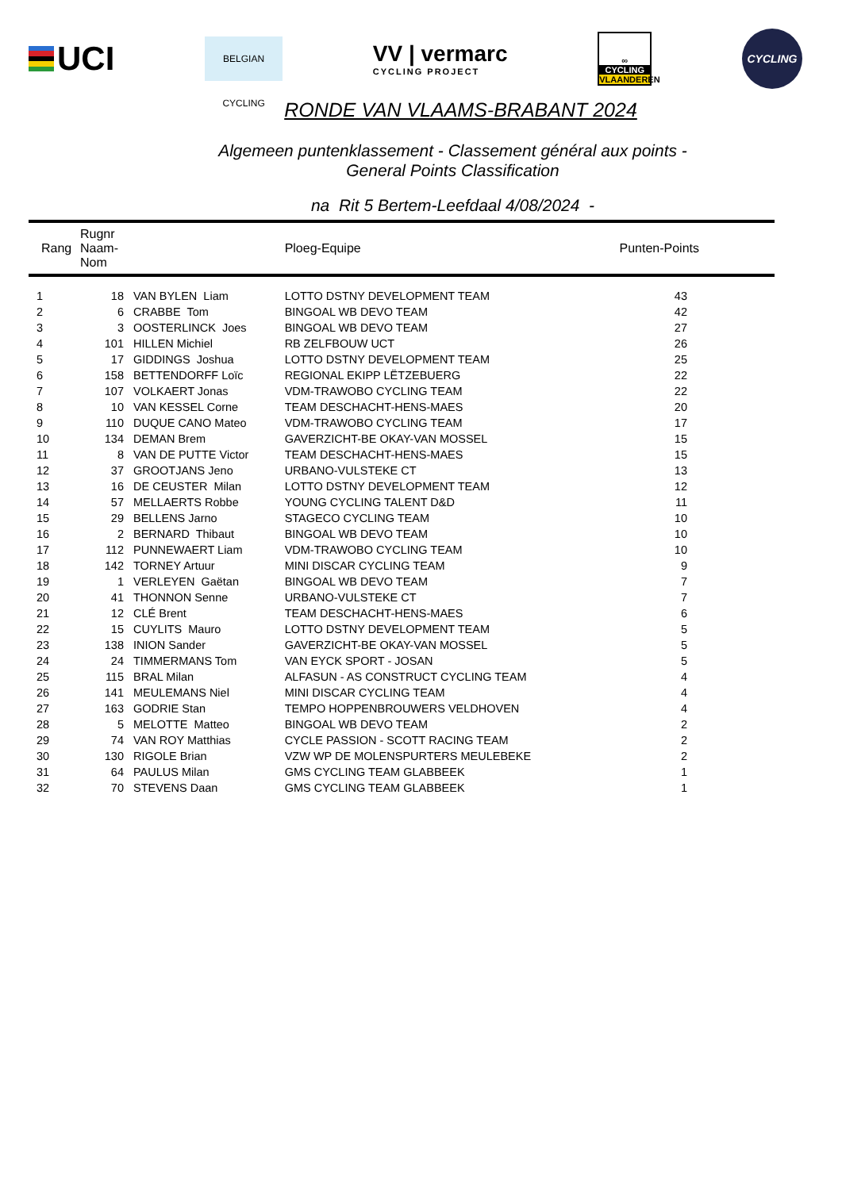UCI
BELGIAN CYCLING
VV | vermarc
CYCLING PROJECT
∞
CYCLING
VLAANDEREN
CYCLING
RONDE VAN VLAAMS-BRABANT 2024
Algemeen puntenklassement - Classement général aux points -
General Points Classification
na Rit 5 Bertem-Leefdaal 4/08/2024 -
| Rang | Rugnr Naam-Nom | | Ploeg-Equipe | Punten-Points |
| --- | --- | --- | --- | --- |
| 1 | 18 | VAN BYLEN Liam | LOTTO DSTNY DEVELOPMENT TEAM | 43 |
| 2 | 6 | CRABBE Tom | BINGOAL WB DEVO TEAM | 42 |
| 3 | 3 | OOSTERLINCK Joes | BINGOAL WB DEVO TEAM | 27 |
| 4 | 101 | HILLEN Michiel | RB ZELFBOUW UCT | 26 |
| 5 | 17 | GIDDINGS Joshua | LOTTO DSTNY DEVELOPMENT TEAM | 25 |
| 6 | 158 | BETTENDORFF Loïc | REGIONAL EKIPP LËTZEBUERG | 22 |
| 7 | 107 | VOLKAERT Jonas | VDM-TRAWOBO CYCLING TEAM | 22 |
| 8 | 10 | VAN KESSEL Corne | TEAM DESCHACHT-HENS-MAES | 20 |
| 9 | 110 | DUQUE CANO Mateo | VDM-TRAWOBO CYCLING TEAM | 17 |
| 10 | 134 | DEMAN Brem | GAVERZICHT-BE OKAY-VAN MOSSEL | 15 |
| 11 | 8 | VAN DE PUTTE Victor | TEAM DESCHACHT-HENS-MAES | 15 |
| 12 | 37 | GROOTJANS Jeno | URBANO-VULSTEKE CT | 13 |
| 13 | 16 | DE CEUSTER Milan | LOTTO DSTNY DEVELOPMENT TEAM | 12 |
| 14 | 57 | MELLAERTS Robbe | YOUNG CYCLING TALENT D&D | 11 |
| 15 | 29 | BELLENS Jarno | STAGECO CYCLING TEAM | 10 |
| 16 | 2 | BERNARD Thibaut | BINGOAL WB DEVO TEAM | 10 |
| 17 | 112 | PUNNEWAERT Liam | VDM-TRAWOBO CYCLING TEAM | 10 |
| 18 | 142 | TORNEY Artuur | MINI DISCAR CYCLING TEAM | 9 |
| 19 | 1 | VERLEYEN Gaëtan | BINGOAL WB DEVO TEAM | 7 |
| 20 | 41 | THONNON Senne | URBANO-VULSTEKE CT | 7 |
| 21 | 12 | CLÉ Brent | TEAM DESCHACHT-HENS-MAES | 6 |
| 22 | 15 | CUYLITS Mauro | LOTTO DSTNY DEVELOPMENT TEAM | 5 |
| 23 | 138 | INION Sander | GAVERZICHT-BE OKAY-VAN MOSSEL | 5 |
| 24 | 24 | TIMMERMANS Tom | VAN EYCK SPORT - JOSAN | 5 |
| 25 | 115 | BRAL Milan | ALFASUN - AS CONSTRUCT CYCLING TEAM | 4 |
| 26 | 141 | MEULEMANS Niel | MINI DISCAR CYCLING TEAM | 4 |
| 27 | 163 | GODRIE Stan | TEMPO HOPPENBROUWERS VELDHOVEN | 4 |
| 28 | 5 | MELOTTE Matteo | BINGOAL WB DEVO TEAM | 2 |
| 29 | 74 | VAN ROY Matthias | CYCLE PASSION - SCOTT RACING TEAM | 2 |
| 30 | 130 | RIGOLE Brian | VZW WP DE MOLENSPURTERS MEULEBEKE | 2 |
| 31 | 64 | PAULUS Milan | GMS CYCLING TEAM GLABBEEK | 1 |
| 32 | 70 | STEVENS Daan | GMS CYCLING TEAM GLABBEEK | 1 |